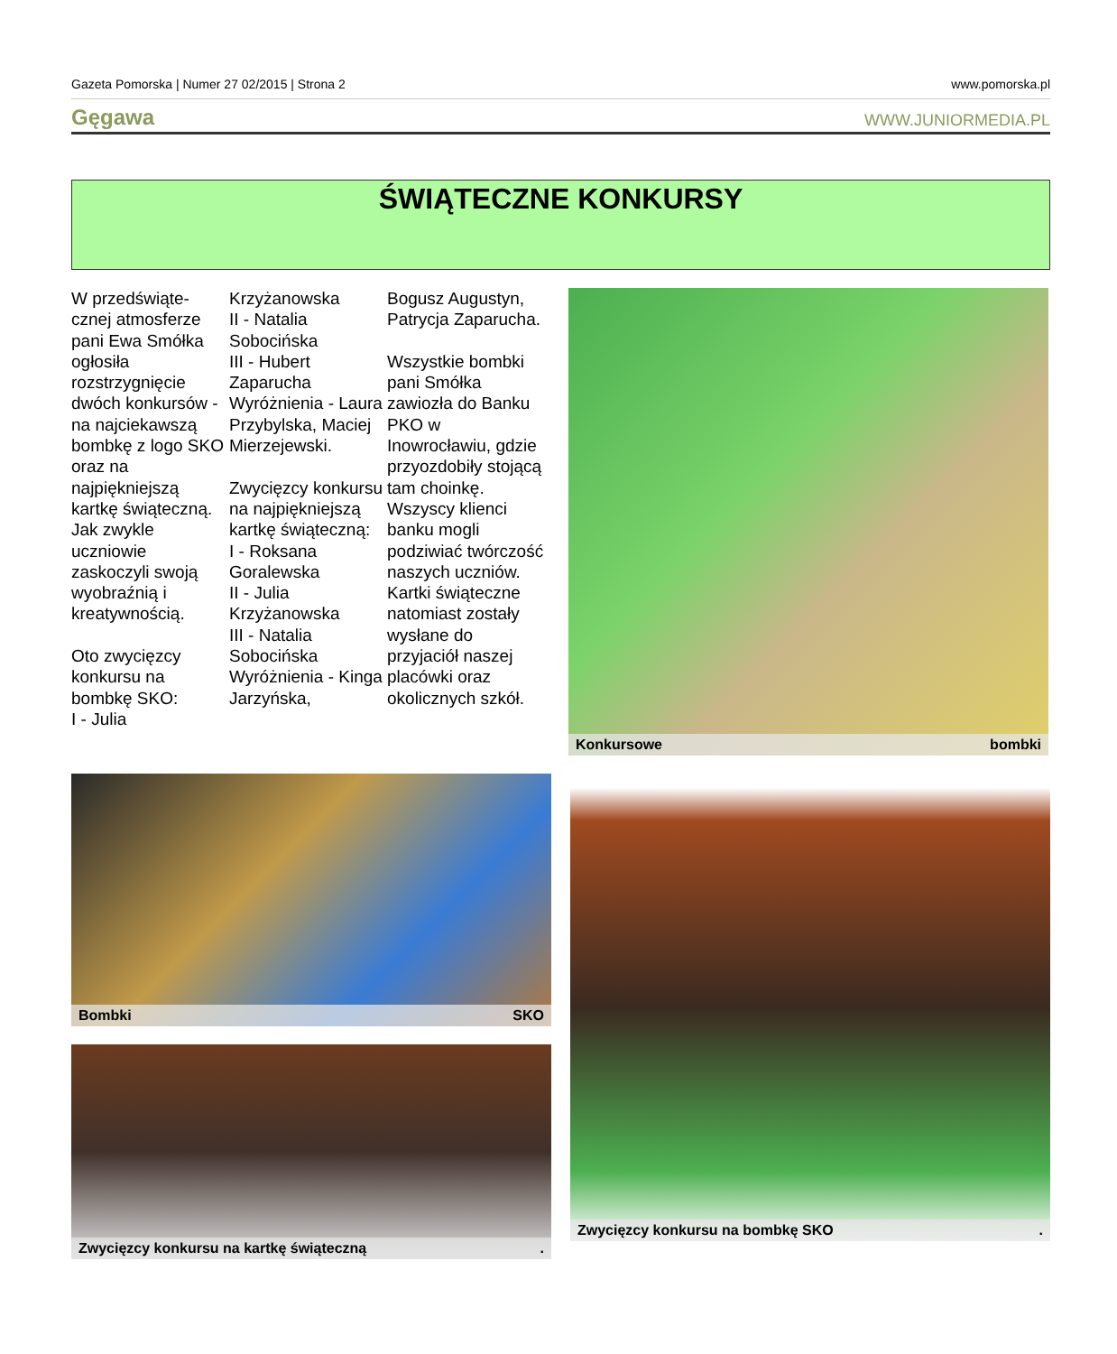Gazeta Pomorska | Numer 27 02/2015 | Strona 2 www.pomorska.pl
Gęgawa WWW.JUNIORMEDIA.PL
ŚWIĄTECZNE KONKURSY
W przedświąte-cznej atmosferze pani Ewa Smółka ogłosiła rozstrzygnięcie dwóch konkursów - na najciekawszą bombkę z logo SKO oraz na najpiękniejszą kartkę świąteczną. Jak zwykle uczniowie zaskoczyli swoją wyobraźnią i kreatywnością.
Oto zwycięzcy konkursu na bombkę SKO:
I - Julia
Krzyżanowska
II - Natalia Sobocińska
III - Hubert Zaparucha
Wyróżnienia - Laura Przybylska, Maciej Mierzejewski.
Zwycięzcy konkursu na najpiękniejszą kartkę świąteczną:
I - Roksana Goralewska
II - Julia Krzyżanowska
III - Natalia Sobocińska
Wyróżnienia - Kinga Jarzyńska,
Bogusz Augustyn, Patrycja Zaparucha.
Wszystkie bombki pani Smółka zawiozła do Banku PKO w Inowrocławiu, gdzie przyozdobiły stojącą tam choinkę. Wszyscy klienci banku mogli podziwiać twórczość naszych uczniów.
Kartki świąteczne natomiast zostały wysłane do przyjaciół naszej placówki oraz okolicznych szkół.
Konkursowe bombki
Bombki SKO
Zwycięzcy konkursu na kartkę świąteczną.
Zwycięzcy konkursu na bombkę SKO.